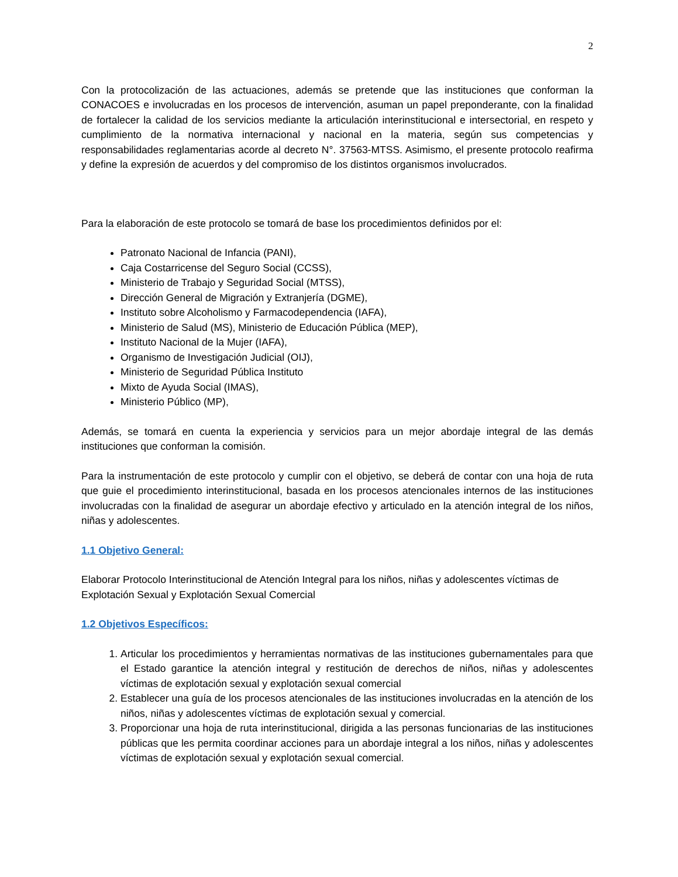2
Con la protocolización de las actuaciones, además se pretende que las instituciones que conforman la CONACOES e involucradas en los procesos de intervención, asuman un papel preponderante, con la finalidad de fortalecer la calidad de los servicios mediante la articulación interinstitucional e intersectorial, en respeto y cumplimiento de la normativa internacional y nacional en la materia, según sus competencias y responsabilidades reglamentarias acorde al decreto N°. 37563-MTSS. Asimismo, el presente protocolo reafirma y define la expresión de acuerdos y del compromiso de los distintos organismos involucrados.
Para la elaboración de este protocolo se tomará de base los procedimientos definidos por el:
Patronato Nacional de Infancia (PANI),
Caja Costarricense del Seguro Social (CCSS),
Ministerio de Trabajo y Seguridad Social (MTSS),
Dirección General de Migración y Extranjería (DGME),
Instituto sobre Alcoholismo y Farmacodependencia (IAFA),
Ministerio de Salud (MS), Ministerio de Educación Pública (MEP),
Instituto Nacional de la Mujer (IAFA),
Organismo de Investigación Judicial (OIJ),
Ministerio de Seguridad Pública Instituto
Mixto de Ayuda Social (IMAS),
Ministerio Público (MP),
Además, se tomará en cuenta la experiencia y servicios para un mejor abordaje integral de las demás instituciones que conforman la comisión.
Para la instrumentación de este protocolo y cumplir con el objetivo, se deberá de contar con una hoja de ruta que guie el procedimiento interinstitucional, basada en los procesos atencionales internos de las instituciones involucradas con la finalidad de asegurar un abordaje efectivo y articulado en la atención integral de los niños, niñas y adolescentes.
1.1 Objetivo General:
Elaborar Protocolo Interinstitucional de Atención Integral para los niños, niñas y adolescentes víctimas de Explotación Sexual y Explotación Sexual Comercial
1.2 Objetivos Específicos:
1. Articular los procedimientos y herramientas normativas de las instituciones gubernamentales para que el Estado garantice la atención integral y restitución de derechos de niños, niñas y adolescentes víctimas de explotación sexual y explotación sexual comercial
2. Establecer una guía de los procesos atencionales de las instituciones involucradas en la atención de los niños, niñas y adolescentes víctimas de explotación sexual y comercial.
3. Proporcionar una hoja de ruta interinstitucional, dirigida a las personas funcionarias de las instituciones públicas que les permita coordinar acciones para un abordaje integral a los niños, niñas y adolescentes víctimas de explotación sexual y explotación sexual comercial.